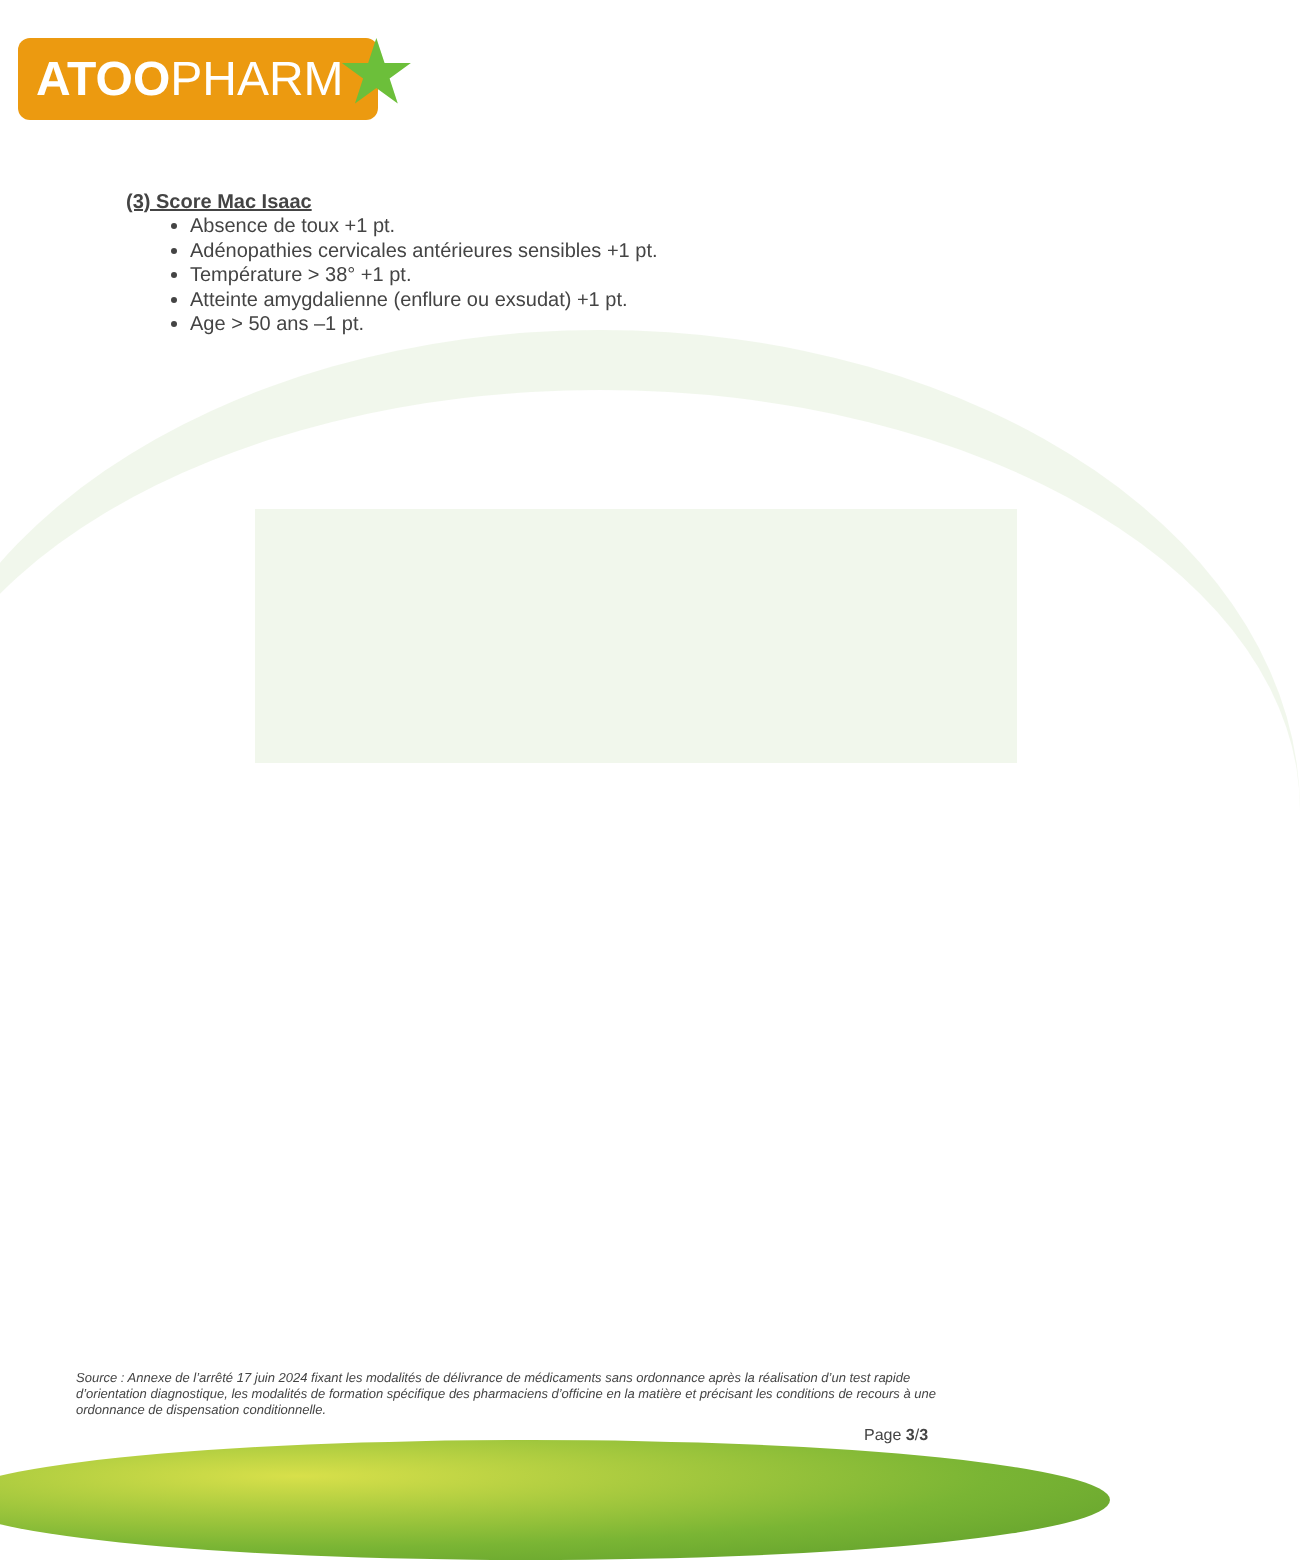ATOOPHARM ★
(3) Score Mac Isaac
Absence de toux +1 pt.
Adénopathies cervicales antérieures sensibles +1 pt.
Température > 38° +1 pt.
Atteinte amygdalienne (enflure ou exsudat) +1 pt.
Age > 50 ans –1 pt.
Source : Annexe de l’arrêté 17 juin 2024 fixant les modalités de délivrance de médicaments sans ordonnance après la réalisation d’un test rapide d’orientation diagnostique, les modalités de formation spécifique des pharmaciens d’officine en la matière et précisant les conditions de recours à une ordonnance de dispensation conditionnelle.
Page 3/3